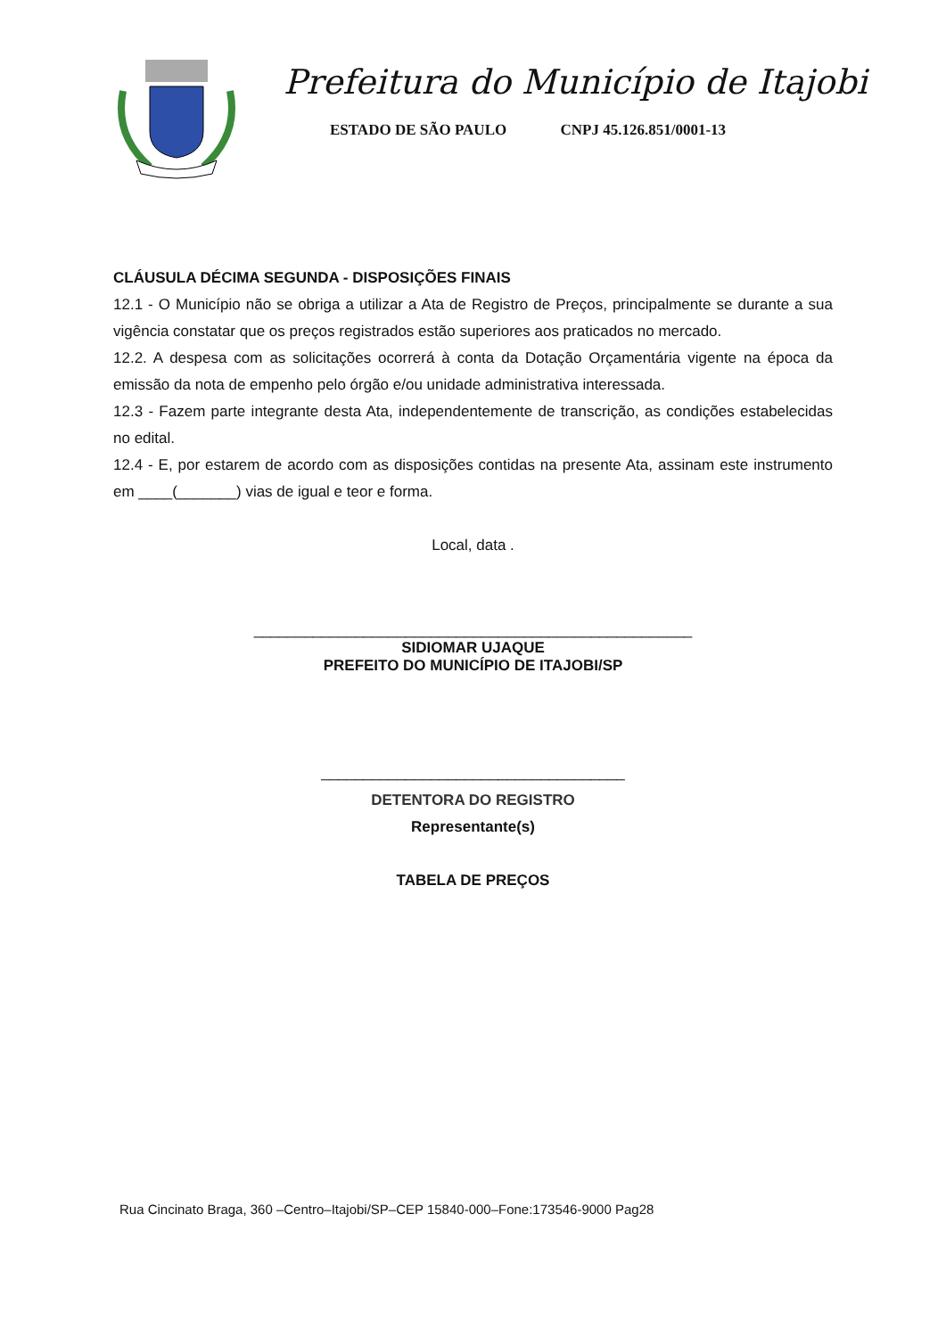Prefeitura do Município de Itajobi
ESTADO DE SÃO PAULO CNPJ 45.126.851/0001-13
CLÁUSULA DÉCIMA SEGUNDA - DISPOSIÇÕES FINAIS
12.1 - O Município não se obriga a utilizar a Ata de Registro de Preços, principalmente se durante a sua vigência constatar que os preços registrados estão superiores aos praticados no mercado.
12.2. A despesa com as solicitações ocorrerá à conta da Dotação Orçamentária vigente na época da emissão da nota de empenho pelo órgão e/ou unidade administrativa interessada.
12.3 - Fazem parte integrante desta Ata, independentemente de transcrição, as condições estabelecidas no edital.
12.4 - E, por estarem de acordo com as disposições contidas na presente Ata, assinam este instrumento em ____(_______) vias de igual e teor e forma.
Local, data .
____________________________________________________
SIDIOMAR UJAQUE
PREFEITO DO MUNICÍPIO DE ITAJOBI/SP
____________________________________
DETENTORA DO REGISTRO
Representante(s)
TABELA DE PREÇOS
Rua Cincinato Braga, 360 –Centro–Itajobi/SP–CEP 15840-000–Fone:173546-9000 Pag28